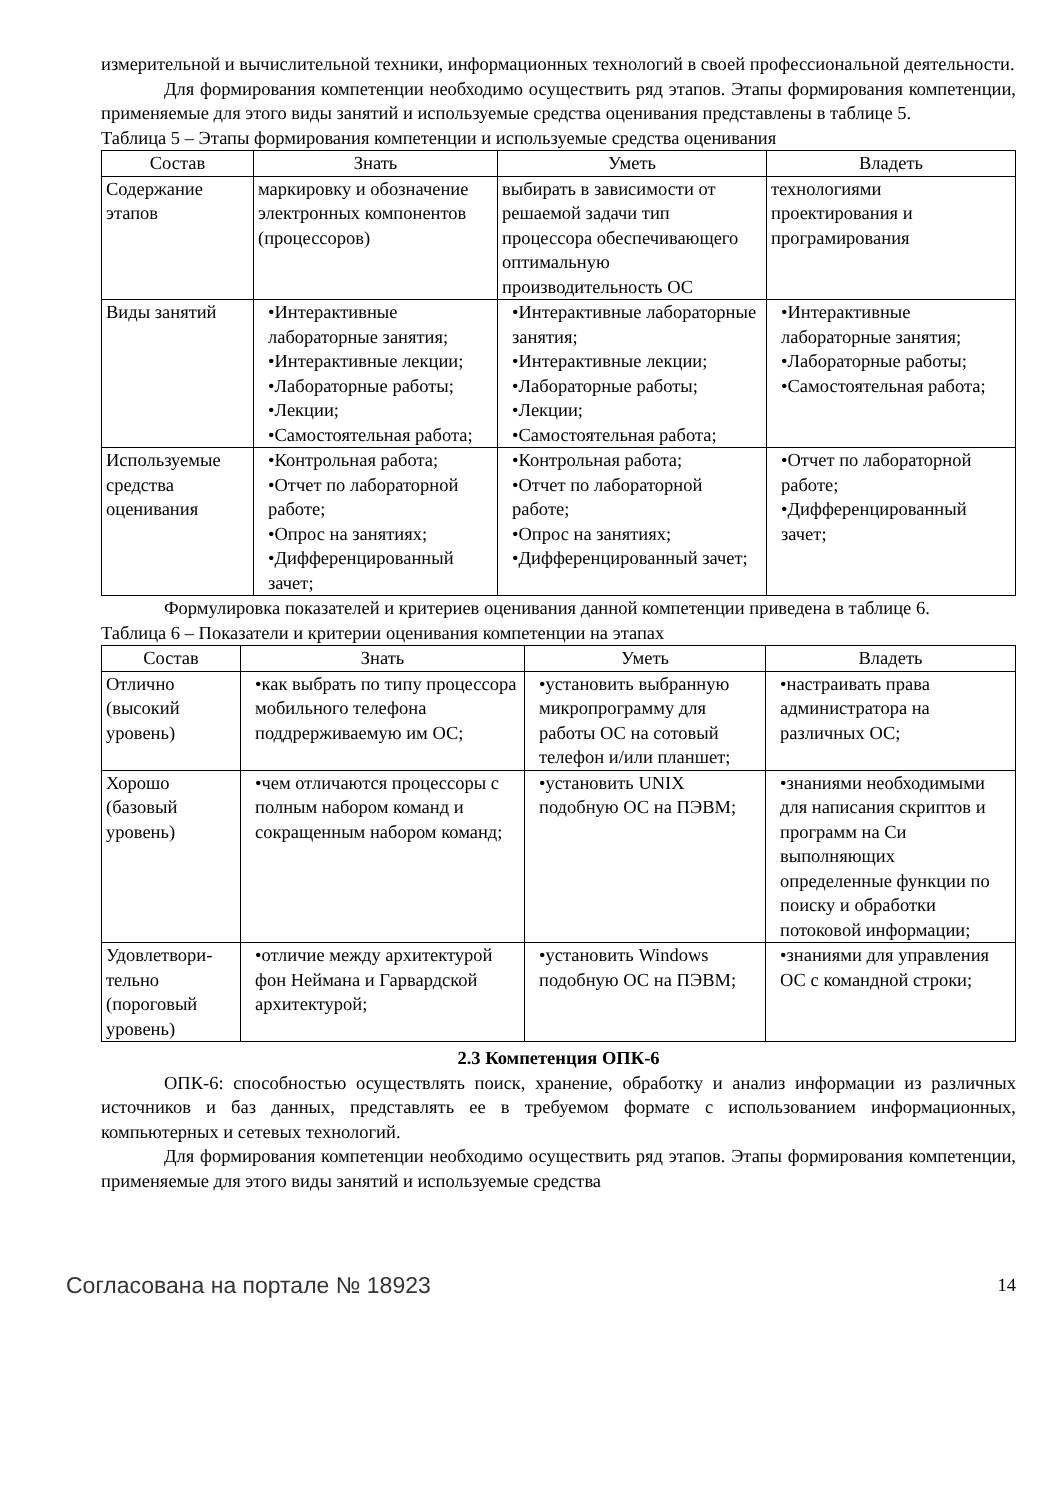измерительной и вычислительной техники, информационных технологий в своей профессиональной деятельности.
Для формирования компетенции необходимо осуществить ряд этапов. Этапы формирования компетенции, применяемые для этого виды занятий и используемые средства оценивания представлены в таблице 5.
Таблица 5 – Этапы формирования компетенции и используемые средства оценивания
| Состав | Знать | Уметь | Владеть |
| --- | --- | --- | --- |
| Содержание этапов | маркировку и обозначение электронных компонентов (процессоров) | выбирать в зависимости от решаемой задачи тип процессора обеспечивающего оптимальную производительность ОС | технологиями проектирования и програмирования |
| Виды занятий | •Интерактивные лабораторные занятия; •Интерактивные лекции; •Лабораторные работы; •Лекции; •Самостоятельная работа; | •Интерактивные лабораторные занятия; •Интерактивные лекции; •Лабораторные работы; •Лекции; •Самостоятельная работа; | •Интерактивные лабораторные занятия; •Лабораторные работы; •Самостоятельная работа; |
| Используемые средства оценивания | •Контрольная работа; •Отчет по лабораторной работе; •Опрос на занятиях; •Дифференцированный зачет; | •Контрольная работа; •Отчет по лабораторной работе; •Опрос на занятиях; •Дифференцированный зачет; | •Отчет по лабораторной работе; •Дифференцированный зачет; |
Формулировка показателей и критериев оценивания данной компетенции приведена в таблице 6.
Таблица 6 – Показатели и критерии оценивания компетенции на этапах
| Состав | Знать | Уметь | Владеть |
| --- | --- | --- | --- |
| Отлично (высокий уровень) | •как выбрать по типу процессора мобильного телефона поддрерживаемую им ОС; | •установить выбранную микропрограмму для работы ОС на сотовый телефон и/или планшет; | •настраивать права администратора на различных ОС; |
| Хорошо (базовый уровень) | •чем отличаются процессоры с полным набором команд и сокращенным набором команд; | •установить UNIX подобную ОС на ПЭВМ; | •знаниями необходимыми для написания скриптов и программ на Си выполняющих определенные функции по поиску и обработки потоковой информации; |
| Удовлетвори-тельно (пороговый уровень) | •отличие между архитектурой фон Неймана и Гарвардской архитектурой; | •установить Windows подобную ОС на ПЭВМ; | •знаниями для управления ОС с командной строки; |
2.3 Компетенция ОПК-6
ОПК-6: способностью осуществлять поиск, хранение, обработку и анализ информации из различных источников и баз данных, представлять ее в требуемом формате с использованием информационных, компьютерных и сетевых технологий.
Для формирования компетенции необходимо осуществить ряд этапов. Этапы формирования компетенции, применяемые для этого виды занятий и используемые средства
Согласована на портале № 18923 14